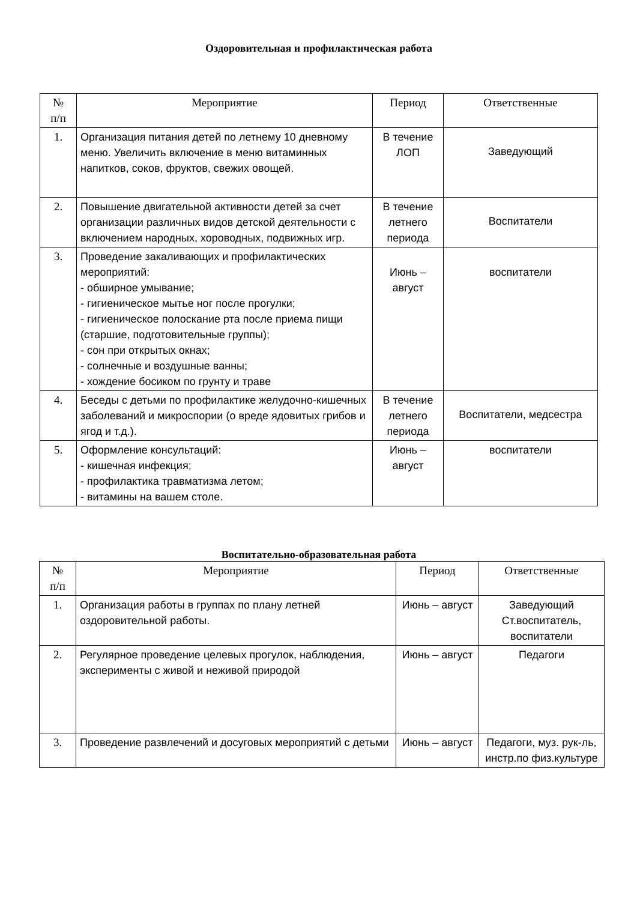Оздоровительная и профилактическая работа
| № п/п | Мероприятие | Период | Ответственные |
| --- | --- | --- | --- |
| 1. | Организация питания детей по летнему 10 дневному меню. Увеличить включение в меню витаминных напитков, соков, фруктов, свежих овощей. | В течение ЛОП | Заведующий |
| 2. | Повышение двигательной активности детей за счет организации различных видов детской деятельности с включением народных, хороводных, подвижных игр. | В течение летнего периода | Воспитатели |
| 3. | Проведение закаливающих и профилактических мероприятий: - обширное умывание; - гигиеническое мытье ног после прогулки; - гигиеническое полоскание рта после приема пищи (старшие, подготовительные группы); - сон при открытых окнах; - солнечные и воздушные ванны; - хождение босиком по грунту и траве | Июнь – август | воспитатели |
| 4. | Беседы с детьми по профилактике желудочно-кишечных заболеваний и микроспории (о вреде ядовитых грибов и ягод и т.д.). | В течение летнего периода | Воспитатели, медсестра |
| 5. | Оформление консультаций: - кишечная инфекция; - профилактика травматизма летом; - витамины на вашем столе. | Июнь – август | воспитатели |
Воспитательно-образовательная работа
| № п/п | Мероприятие | Период | Ответственные |
| --- | --- | --- | --- |
| 1. | Организация работы в группах по плану летней оздоровительной работы. | Июнь – август | Заведующий Ст.воспитатель, воспитатели |
| 2. | Регулярное проведение целевых прогулок, наблюдения, эксперименты с живой и неживой природой | Июнь – август | Педагоги |
| 3. | Проведение развлечений и досуговых мероприятий с детьми | Июнь – август | Педагоги, муз. рук-ль, инстр.по физ.культуре |